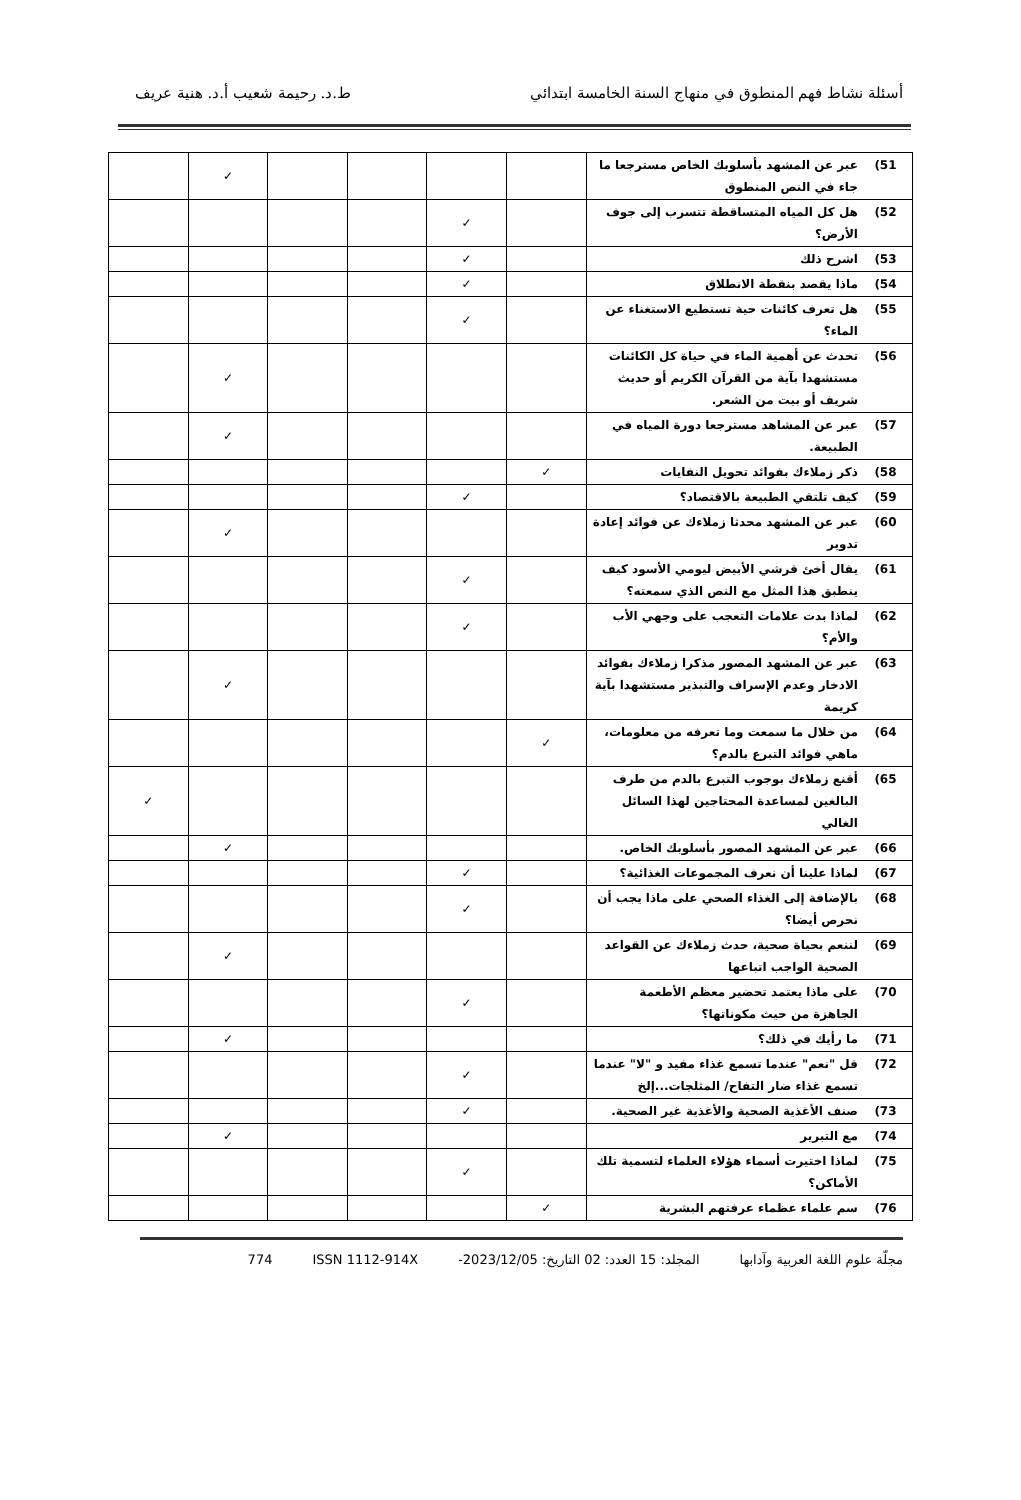أسئلة نشاط فهم المنطوق في منهاج السنة الخامسة ابتدائي ط.د. رحيمة شعيب أ.د. هنية عريف
| 51) | عبر عن المشهد بأسلوبك الخاص مسترجعا ما جاء في النص المنطوق | | | | | ✓ | |
| 52) | هل كل المياه المتساقطة تتسرب إلى جوف الأرض؟ | | ✓ | | | | |
| 53) | اشرح ذلك | | ✓ | | | | |
| 54) | ماذا يقصد بنقطة الانطلاق | | ✓ | | | | |
| 55) | هل تعرف كائنات حية تستطيع الاستغناء عن الماء؟ | | ✓ | | | | |
| 56) | تحدث عن أهمية الماء في حياة كل الكائنات مستشهدا بآية من القرآن الكريم أو حديث شريف أو بيت من الشعر. | | | | | ✓ | |
| 57) | عبر عن المشاهد مسترجعا دورة المياه في الطبيعة. | | | | | ✓ | |
| 58) | ذكر زملاءك بفوائد تحويل النفايات | ✓ | | | | | |
| 59) | كيف تلتقي الطبيعة بالاقتصاد؟ | | ✓ | | | | |
| 60) | عبر عن المشهد محدثا زملاءك عن فوائد إعادة تدوير | | | | | ✓ | |
| 61) | يقال أخئ قرشي الأبيض ليومي الأسود كيف ينطبق هذا المثل مع النص الذي سمعته؟ | | ✓ | | | | |
| 62) | لماذا بدت علامات التعجب على وجهي الأب والأم؟ | | ✓ | | | | |
| 63) | عبر عن المشهد المصور مذكرا زملاءك بفوائد الادخار وعدم الإسراف والتبذير مستشهدا بآية كريمة | | | | | ✓ | |
| 64) | من خلال ما سمعت وما تعرفه من معلومات، ماهي فوائد التبرع بالدم؟ | ✓ | | | | | |
| 65) | أقنع زملاءك بوجوب التبرع بالدم من طرف البالغين لمساعدة المحتاجين لهذا السائل الغالي | | | | | | ✓ |
| 66) | عبر عن المشهد المصور بأسلوبك الخاص. | | | | | ✓ | |
| 67) | لماذا علينا أن نعرف المجموعات الغذائية؟ | | ✓ | | | | |
| 68) | بالإضافة إلى الغذاء الصحي على ماذا يجب أن نحرص أيضا؟ | | ✓ | | | | |
| 69) | لننعم بحياة صحية، حدث زملاءك عن القواعد الصحية الواجب اتباعها | | | | | ✓ | |
| 70) | على ماذا يعتمد تحضير معظم الأطعمة الجاهزة من حيث مكوناتها؟ | | ✓ | | | | |
| 71) | ما رأيك في ذلك؟ | | | | | ✓ | |
| 72) | قل "نعم" عندما تسمع غذاء مفيد و "لا" عندما تسمع غذاء ضار التفاح/ المثلجات...إلخ | | ✓ | | | | |
| 73) | صنف الأغذية الصحية والأغذية غير الصحية. | | ✓ | | | | |
| 74) | مع التبرير | | | | | ✓ | |
| 75) | لماذا اختيرت أسماء هؤلاء العلماء لتسمية تلك الأماكن؟ | | ✓ | | | | |
| 76) | سم علماء عظماء عرفتهم البشرية | ✓ | | | | | |
مجلّة علوم اللغة العربية وآدابها المجلد: 15 العدد: 02 التاريخ: 2023/12/05- ISSN 1112-914X 774